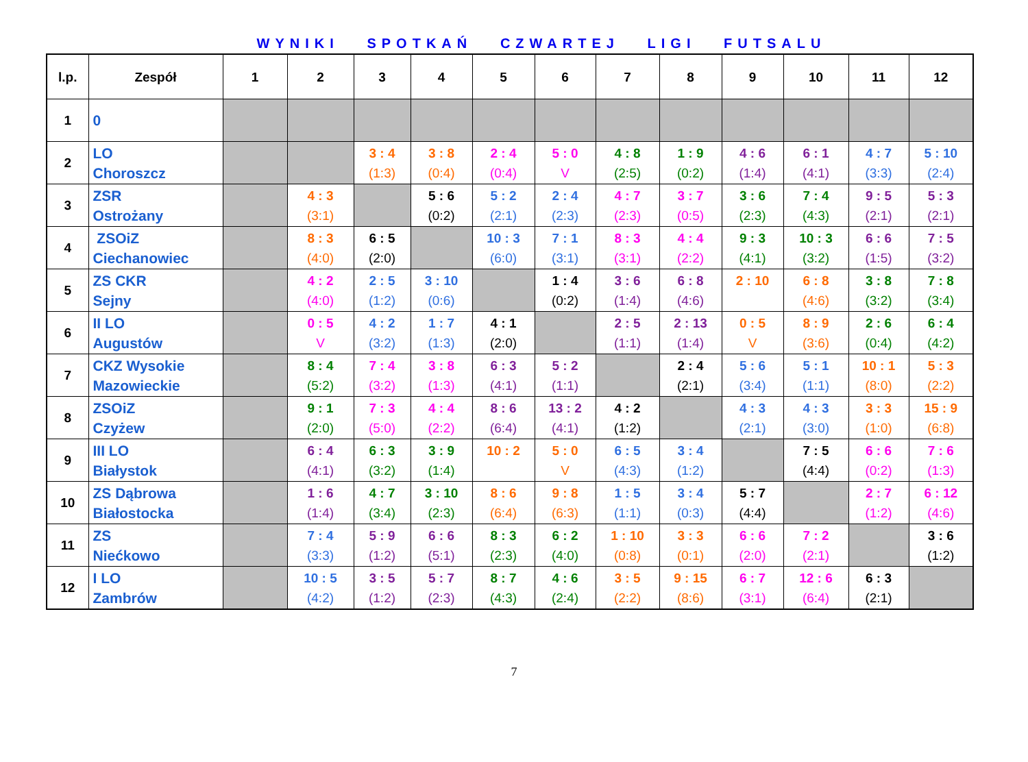WYNIKI SPOTKAŃ CZWARTEJ LIGI FUTSALU
| l.p. | Zespół | 1 | 2 | 3 | 4 | 5 | 6 | 7 | 8 | 9 | 10 | 11 | 12 |
| --- | --- | --- | --- | --- | --- | --- | --- | --- | --- | --- | --- | --- | --- |
| 1 | 0 | | | | | | | | | | | | |
| 2 | LO Choroszcz | | | 3 : 4 (1:3) | 3 : 8 (0:4) | 2 : 4 (0:4) | 5 : 0 V | 4 : 8 (2:5) | 1 : 9 (0:2) | 4 : 6 (1:4) | 6 : 1 (4:1) | 4 : 7 (3:3) | 5 : 10 (2:4) |
| 3 | ZSR Ostrożany | | 4 : 3 (3:1) | | 5 : 6 (0:2) | 5 : 2 (2:1) | 2 : 4 (2:3) | 4 : 7 (2:3) | 3 : 7 (0:5) | 3 : 6 (2:3) | 7 : 4 (4:3) | 9 : 5 (2:1) | 5 : 3 (2:1) |
| 4 | ZSOiZ Ciechanowiec | | 8 : 3 (4:0) | 6 : 5 (2:0) | | 10 : 3 (6:0) | 7 : 1 (3:1) | 8 : 3 (3:1) | 4 : 4 (2:2) | 9 : 3 (4:1) | 10 : 3 (3:2) | 6 : 6 (1:5) | 7 : 5 (3:2) |
| 5 | ZS CKR Sejny | | 4 : 2 (4:0) | 2 : 5 (1:2) | 3 : 10 (0:6) | | 1 : 4 (0:2) | 3 : 6 (1:4) | 6 : 8 (4:6) | 2 : 10 | 6 : 8 (4:6) | 3 : 8 (3:2) | 7 : 8 (3:4) |
| 6 | II LO Augustów | | 0 : 5 V | 4 : 2 (3:2) | 1 : 7 (1:3) | 4 : 1 (2:0) | | 2 : 5 (1:1) | 2 : 13 (1:4) | 0 : 5 V | 8 : 9 (3:6) | 2 : 6 (0:4) | 6 : 4 (4:2) |
| 7 | CKZ Wysokie Mazowieckie | | 8 : 4 (5:2) | 7 : 4 (3:2) | 3 : 8 (1:3) | 6 : 3 (4:1) | 5 : 2 (1:1) | | 2 : 4 (2:1) | 5 : 6 (3:4) | 5 : 1 (1:1) | 10 : 1 (8:0) | 5 : 3 (2:2) |
| 8 | ZSOiZ Czyżew | | 9 : 1 (2:0) | 7 : 3 (5:0) | 4 : 4 (2:2) | 8 : 6 (6:4) | 13 : 2 (4:1) | 4 : 2 (1:2) | | 4 : 3 (2:1) | 4 : 3 (3:0) | 3 : 3 (1:0) | 15 : 9 (6:8) |
| 9 | III LO Białystok | | 6 : 4 (4:1) | 6 : 3 (3:2) | 3 : 9 (1:4) | 10 : 2 | 5 : 0 V | 6 : 5 (4:3) | 3 : 4 (1:2) | | 7 : 5 (4:4) | 6 : 6 (0:2) | 7 : 6 (1:3) |
| 10 | ZS Dąbrowa Białostocka | | 1 : 6 (1:4) | 4 : 7 (3:4) | 3 : 10 (2:3) | 8 : 6 (6:4) | 9 : 8 (6:3) | 1 : 5 (1:1) | 3 : 4 (0:3) | 5 : 7 (4:4) | | 2 : 7 (1:2) | 6 : 12 (4:6) |
| 11 | ZS Niećkowo | | 7 : 4 (3:3) | 5 : 9 (1:2) | 6 : 6 (5:1) | 8 : 3 (2:3) | 6 : 2 (4:0) | 1 : 10 (0:8) | 3 : 3 (0:1) | 6 : 6 (2:0) | 7 : 2 (2:1) | | 3 : 6 (1:2) |
| 12 | I LO Zambrów | | 10 : 5 (4:2) | 3 : 5 (1:2) | 5 : 7 (2:3) | 8 : 7 (4:3) | 4 : 6 (2:4) | 3 : 5 (2:2) | 9 : 15 (8:6) | 6 : 7 (3:1) | 12 : 6 (6:4) | 6 : 3 (2:1) | |
7